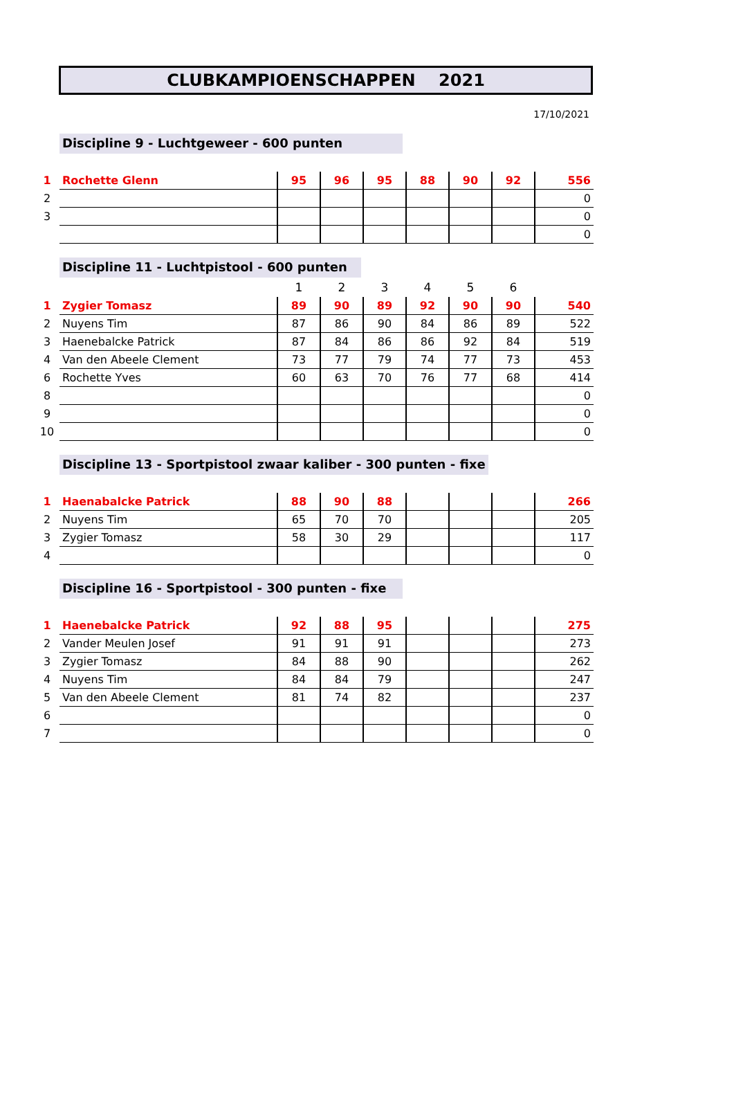CLUBKAMPIOENSCHAPPEN 2021
17/10/2021
Discipline 9 - Luchtgeweer - 600 punten
| 1 | Rochette Glenn | 95 | 96 | 95 | 88 | 90 | 92 | 556 |
| 2 | | | | | | | | 0 |
| 3 | | | | | | | | 0 |
| | | | | | | | | 0 |
Discipline 11 - Luchtpistool - 600 punten
| | | 1 | 2 | 3 | 4 | 5 | 6 | |
| --- | --- | --- | --- | --- | --- | --- | --- | --- |
| 1 | Zygier Tomasz | 89 | 90 | 89 | 92 | 90 | 90 | 540 |
| 2 | Nuyens Tim | 87 | 86 | 90 | 84 | 86 | 89 | 522 |
| 3 | Haenebalcke Patrick | 87 | 84 | 86 | 86 | 92 | 84 | 519 |
| 4 | Van den Abeele Clement | 73 | 77 | 79 | 74 | 77 | 73 | 453 |
| 6 | Rochette Yves | 60 | 63 | 70 | 76 | 77 | 68 | 414 |
| 8 | | | | | | | | 0 |
| 9 | | | | | | | | 0 |
| 10 | | | | | | | | 0 |
Discipline 13 - Sportpistool zwaar kaliber - 300 punten - fixe
| 1 | Haenabalcke Patrick | 88 | 90 | 88 | | | | 266 |
| 2 | Nuyens Tim | 65 | 70 | 70 | | | | 205 |
| 3 | Zygier Tomasz | 58 | 30 | 29 | | | | 117 |
| 4 | | | | | | | | 0 |
Discipline 16 - Sportpistool - 300 punten - fixe
| 1 | Haenebalcke Patrick | 92 | 88 | 95 | | | | 275 |
| 2 | Vander Meulen Josef | 91 | 91 | 91 | | | | 273 |
| 3 | Zygier Tomasz | 84 | 88 | 90 | | | | 262 |
| 4 | Nuyens Tim | 84 | 84 | 79 | | | | 247 |
| 5 | Van den Abeele Clement | 81 | 74 | 82 | | | | 237 |
| 6 | | | | | | | | 0 |
| 7 | | | | | | | | 0 |